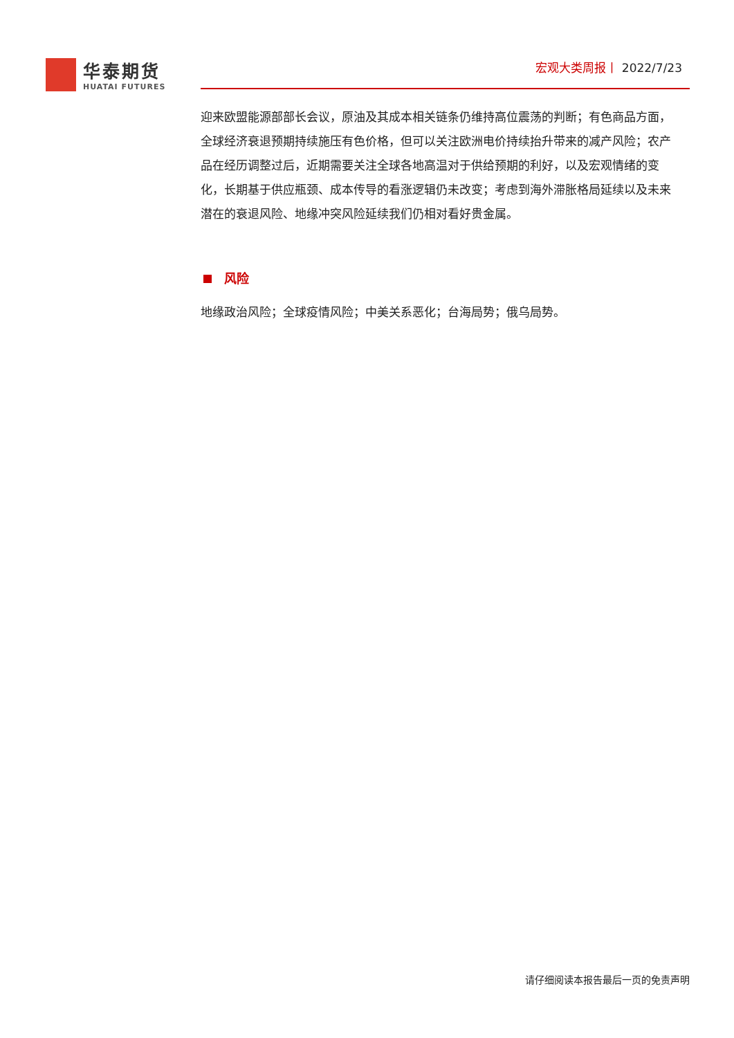华泰期货
HUATAI FUTURES
宏观大类周报丨 2022/7/23
迎来欧盟能源部部长会议，原油及其成本相关链条仍维持高位震荡的判断；有色商品方面，全球经济衰退预期持续施压有色价格，但可以关注欧洲电价持续抬升带来的减产风险；农产品在经历调整过后，近期需要关注全球各地高温对于供给预期的利好，以及宏观情绪的变化，长期基于供应瓶颈、成本传导的看涨逻辑仍未改变；考虑到海外滞胀格局延续以及未来潜在的衰退风险、地缘冲突风险延续我们仍相对看好贵金属。
风险
地缘政治风险；全球疫情风险；中美关系恶化；台海局势；俄乌局势。
请仔细阅读本报告最后一页的免责声明